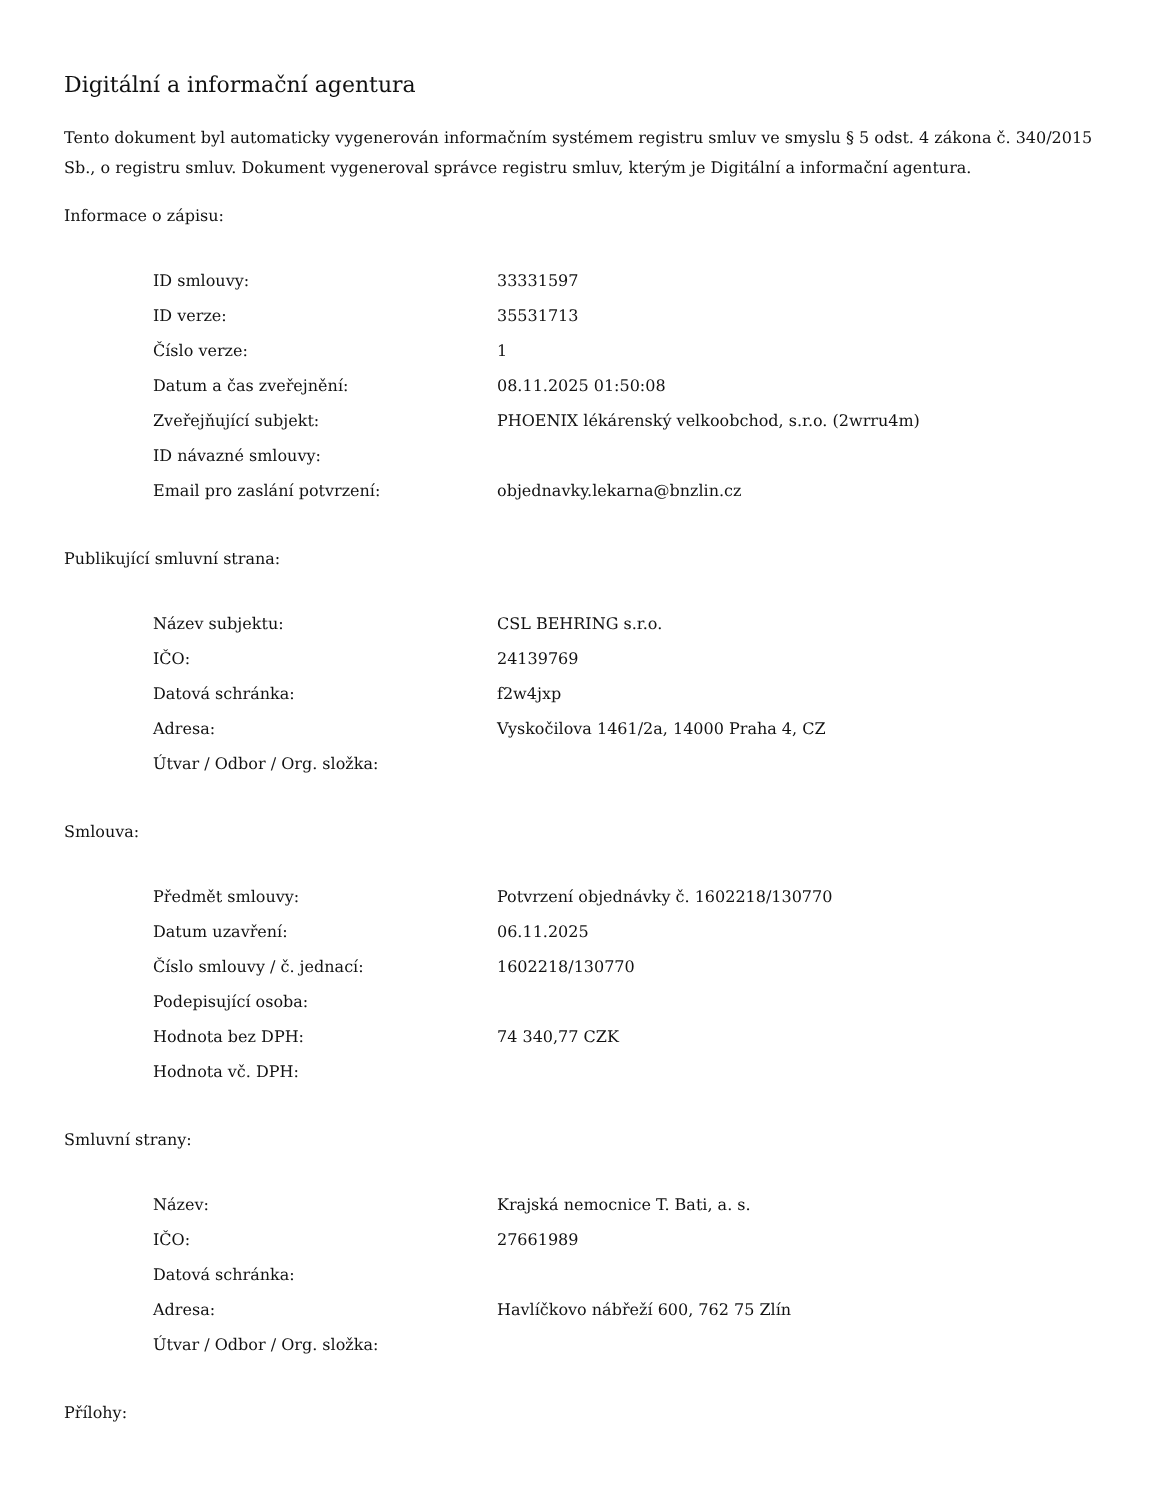Digitální a informační agentura
Tento dokument byl automaticky vygenerován informačním systémem registru smluv ve smyslu § 5 odst. 4 zákona č. 340/2015 Sb., o registru smluv. Dokument vygeneroval správce registru smluv, kterým je Digitální a informační agentura.
Informace o zápisu:
| ID smlouvy: | 33331597 |
| ID verze: | 35531713 |
| Číslo verze: | 1 |
| Datum a čas zveřejnění: | 08.11.2025 01:50:08 |
| Zveřejňující subjekt: | PHOENIX lékárenský velkoobchod, s.r.o. (2wrru4m) |
| ID návazné smlouvy: | |
| Email pro zaslání potvrzení: | objednavky.lekarna@bnzlin.cz |
Publikující smluvní strana:
| Název subjektu: | CSL BEHRING s.r.o. |
| IČO: | 24139769 |
| Datová schránka: | f2w4jxp |
| Adresa: | Vyskočilova 1461/2a, 14000 Praha 4, CZ |
| Útvar / Odbor / Org. složka: | |
Smlouva:
| Předmět smlouvy: | Potvrzení objednávky č. 1602218/130770 |
| Datum uzavření: | 06.11.2025 |
| Číslo smlouvy / č. jednací: | 1602218/130770 |
| Podepisující osoba: | |
| Hodnota bez DPH: | 74 340,77 CZK |
| Hodnota vč. DPH: | |
Smluvní strany:
| Název: | Krajská nemocnice T. Bati, a. s. |
| IČO: | 27661989 |
| Datová schránka: | |
| Adresa: | Havlíčkovo nábřeží 600, 762 75 Zlín |
| Útvar / Odbor / Org. složka: | |
Přílohy: